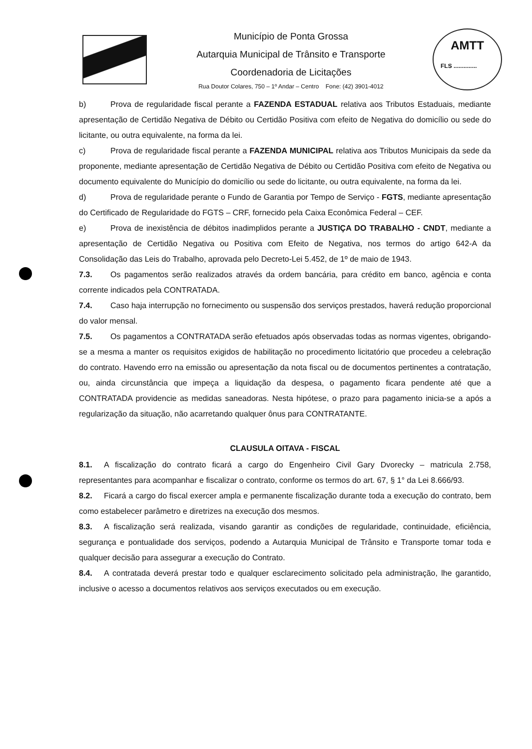Município de Ponta Grossa
Autarquia Municipal de Trânsito e Transporte
Coordenadoria de Licitações
Rua Doutor Colares, 750 – 1º Andar – Centro Fone: (42) 3901-4012
AMTT
FLS ..............
b) Prova de regularidade fiscal perante a FAZENDA ESTADUAL relativa aos Tributos Estaduais, mediante apresentação de Certidão Negativa de Débito ou Certidão Positiva com efeito de Negativa do domicílio ou sede do licitante, ou outra equivalente, na forma da lei.
c) Prova de regularidade fiscal perante a FAZENDA MUNICIPAL relativa aos Tributos Municipais da sede da proponente, mediante apresentação de Certidão Negativa de Débito ou Certidão Positiva com efeito de Negativa ou documento equivalente do Município do domicílio ou sede do licitante, ou outra equivalente, na forma da lei.
d) Prova de regularidade perante o Fundo de Garantia por Tempo de Serviço - FGTS, mediante apresentação do Certificado de Regularidade do FGTS – CRF, fornecido pela Caixa Econômica Federal – CEF.
e) Prova de inexistência de débitos inadimplidos perante a JUSTIÇA DO TRABALHO - CNDT, mediante a apresentação de Certidão Negativa ou Positiva com Efeito de Negativa, nos termos do artigo 642-A da Consolidação das Leis do Trabalho, aprovada pelo Decreto-Lei 5.452, de 1º de maio de 1943.
7.3. Os pagamentos serão realizados através da ordem bancária, para crédito em banco, agência e conta corrente indicados pela CONTRATADA.
7.4. Caso haja interrupção no fornecimento ou suspensão dos serviços prestados, haverá redução proporcional do valor mensal.
7.5. Os pagamentos a CONTRATADA serão efetuados após observadas todas as normas vigentes, obrigando-se a mesma a manter os requisitos exigidos de habilitação no procedimento licitatório que procedeu a celebração do contrato. Havendo erro na emissão ou apresentação da nota fiscal ou de documentos pertinentes a contratação, ou, ainda circunstância que impeça a liquidação da despesa, o pagamento ficara pendente até que a CONTRATADA providencie as medidas saneadoras. Nesta hipótese, o prazo para pagamento inicia-se a após a regularização da situação, não acarretando qualquer ônus para CONTRATANTE.
CLAUSULA OITAVA - FISCAL
8.1. A fiscalização do contrato ficará a cargo do Engenheiro Civil Gary Dvorecky – matricula 2.758, representantes para acompanhar e fiscalizar o contrato, conforme os termos do art. 67, § 1° da Lei 8.666/93.
8.2. Ficará a cargo do fiscal exercer ampla e permanente fiscalização durante toda a execução do contrato, bem como estabelecer parâmetro e diretrizes na execução dos mesmos.
8.3. A fiscalização será realizada, visando garantir as condições de regularidade, continuidade, eficiência, segurança e pontualidade dos serviços, podendo a Autarquia Municipal de Trânsito e Transporte tomar toda e qualquer decisão para assegurar a execução do Contrato.
8.4. A contratada deverá prestar todo e qualquer esclarecimento solicitado pela administração, lhe garantido, inclusive o acesso a documentos relativos aos serviços executados ou em execução.